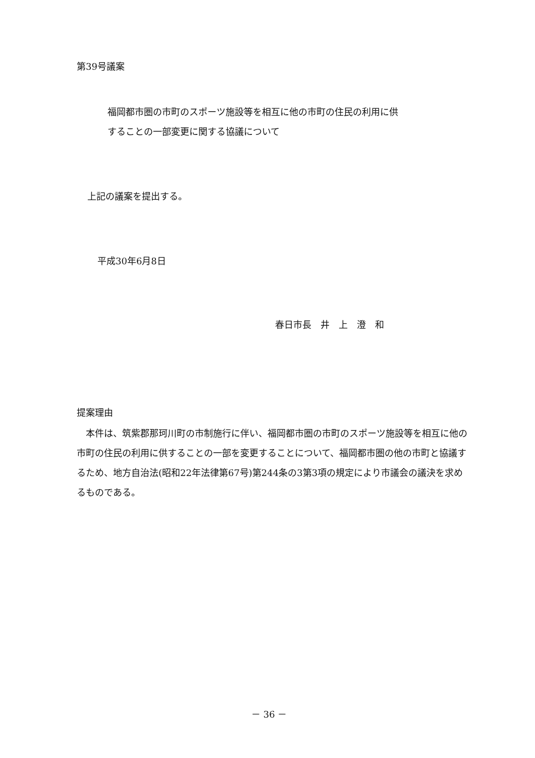第39号議案
福岡都市圏の市町のスポーツ施設等を相互に他の市町の住民の利用に供
することの一部変更に関する協議について
上記の議案を提出する。
平成30年6月8日
春日市長　井　上　澄　和
提案理由
　本件は、筑紫郡那珂川町の市制施行に伴い、福岡都市圏の市町のスポーツ施設等を相互に他の市町の住民の利用に供することの一部を変更することについて、福岡都市圏の他の市町と協議するため、地方自治法(昭和22年法律第67号)第244条の3第3項の規定により市議会の議決を求めるものである。
－ 36 －